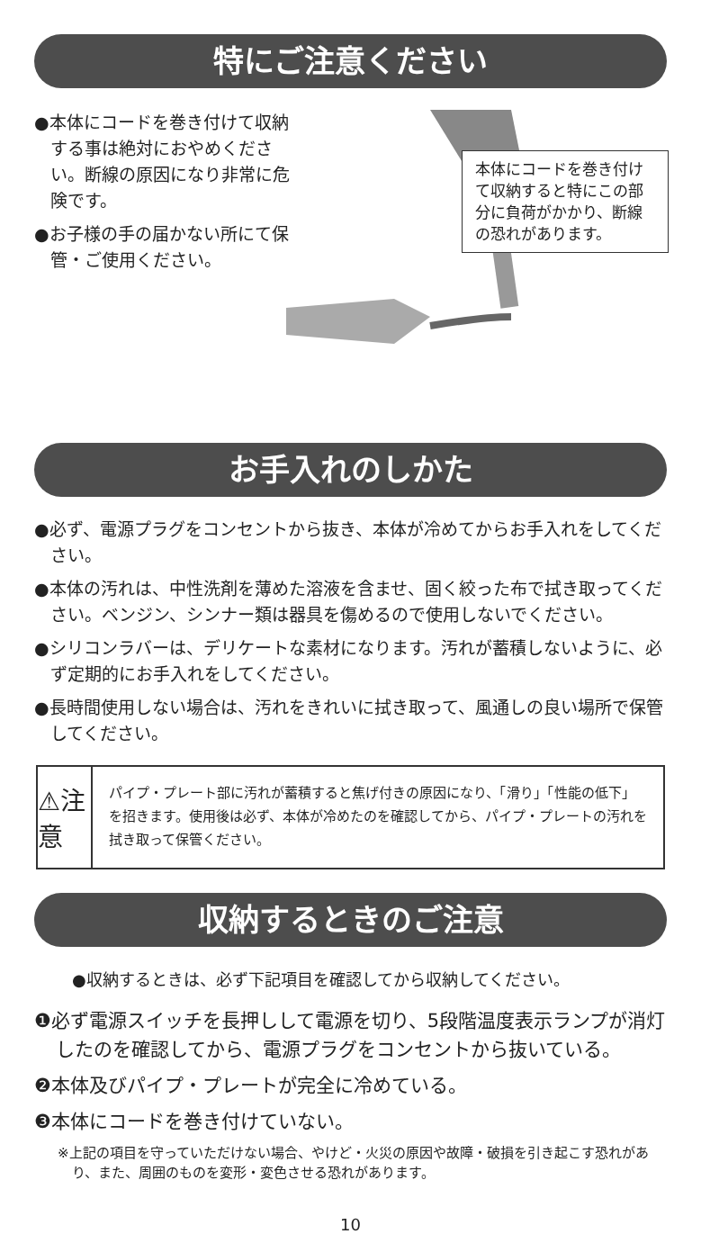特にご注意ください
●本体にコードを巻き付けて収納する事は絶対におやめください。断線の原因になり非常に危険です。
●お子様の手の届かない所にて保管・ご使用ください。
本体にコードを巻き付けて収納すると特にこの部分に負荷がかかり、断線の恐れがあります。
お手入れのしかた
●必ず、電源プラグをコンセントから抜き、本体が冷めてからお手入れをしてください。
●本体の汚れは、中性洗剤を薄めた溶液を含ませ、固く絞った布で拭き取ってください。ベンジン、シンナー類は器具を傷めるので使用しないでください。
●シリコンラバーは、デリケートな素材になります。汚れが蓄積しないように、必ず定期的にお手入れをしてください。
●長時間使用しない場合は、汚れをきれいに拭き取って、風通しの良い場所で保管してください。
⚠注意
パイプ・プレート部に汚れが蓄積すると焦げ付きの原因になり、「滑り」「性能の低下」を招きます。使用後は必ず、本体が冷めたのを確認してから、パイプ・プレートの汚れを拭き取って保管ください。
収納するときのご注意
●収納するときは、必ず下記項目を確認してから収納してください。
❶必ず電源スイッチを長押しして電源を切り、5段階温度表示ランプが消灯したのを確認してから、電源プラグをコンセントから抜いている。
❷本体及びパイプ・プレートが完全に冷めている。
❸本体にコードを巻き付けていない。
※上記の項目を守っていただけない場合、やけど・火災の原因や故障・破損を引き起こす恐れがあり、また、周囲のものを変形・変色させる恐れがあります。
10